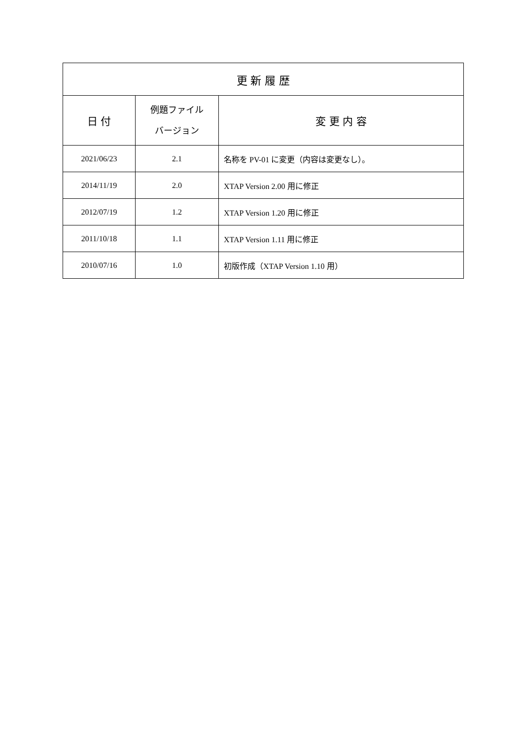| 更 新 履 歴 | | |
| --- | --- | --- |
| 日 付 | 例題ファイル バージョン | 変 更 内 容 |
| 2021/06/23 | 2.1 | 名称を PV-01 に変更（内容は変更なし）。 |
| 2014/11/19 | 2.0 | XTAP Version 2.00 用に修正 |
| 2012/07/19 | 1.2 | XTAP Version 1.20 用に修正 |
| 2011/10/18 | 1.1 | XTAP Version 1.11 用に修正 |
| 2010/07/16 | 1.0 | 初版作成（XTAP Version 1.10 用） |